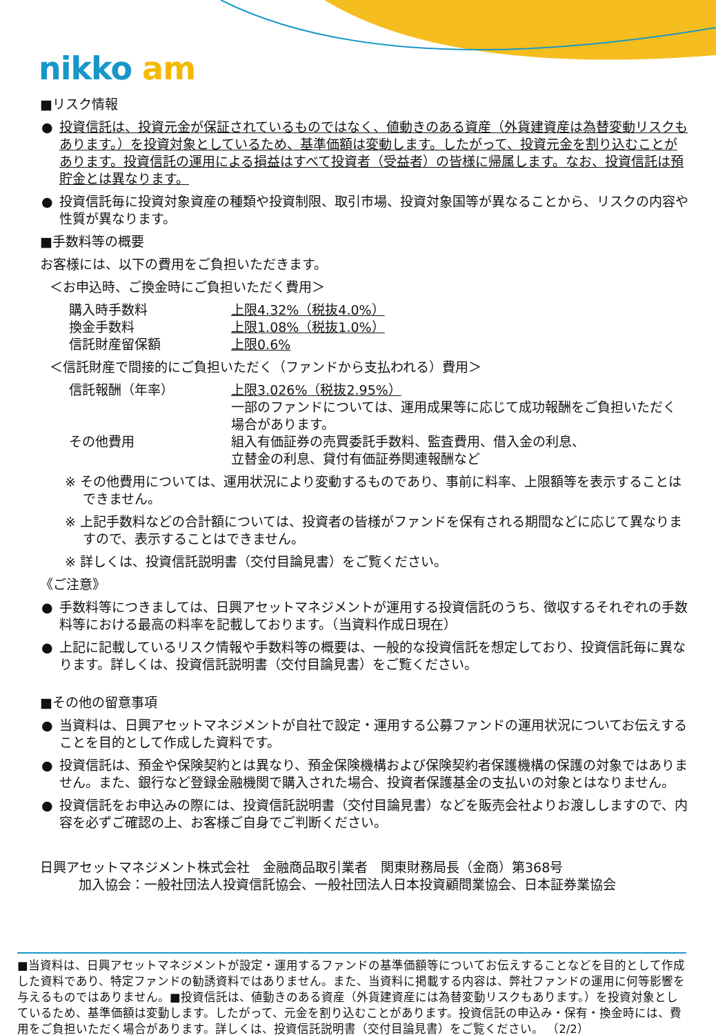nikko am
■リスク情報
● 投資信託は、投資元金が保証されているものではなく、値動きのある資産（外貨建資産は為替変動リスクもあります。）を投資対象としているため、基準価額は変動します。したがって、投資元金を割り込むことがあります。投資信託の運用による損益はすべて投資者（受益者）の皆様に帰属します。なお、投資信託は預貯金とは異なります。
● 投資信託毎に投資対象資産の種類や投資制限、取引市場、投資対象国等が異なることから、リスクの内容や性質が異なります。
■手数料等の概要
お客様には、以下の費用をご負担いただきます。
＜お申込時、ご換金時にご負担いただく費用＞
購入時手数料 上限4.32%（税抜4.0%）
換金手数料 上限1.08%（税抜1.0%）
信託財産留保額 上限0.6%
＜信託財産で間接的にご負担いただく（ファンドから支払われる）費用＞
信託報酬（年率） 上限3.026%（税抜2.95%）
一部のファンドについては、運用成果等に応じて成功報酬をご負担いただく場合があります。
その他費用 組入有価証券の売買委託手数料、監査費用、借入金の利息、
立替金の利息、貸付有価証券関連報酬など
※ その他費用については、運用状況により変動するものであり、事前に料率、上限額等を表示することはできません。
※ 上記手数料などの合計額については、投資者の皆様がファンドを保有される期間などに応じて異なりますので、表示することはできません。
※ 詳しくは、投資信託説明書（交付目論見書）をご覧ください。
《ご注意》
● 手数料等につきましては、日興アセットマネジメントが運用する投資信託のうち、徴収するそれぞれの手数料等における最高の料率を記載しております。（当資料作成日現在）
● 上記に記載しているリスク情報や手数料等の概要は、一般的な投資信託を想定しており、投資信託毎に異なります。詳しくは、投資信託説明書（交付目論見書）をご覧ください。
■その他の留意事項
● 当資料は、日興アセットマネジメントが自社で設定・運用する公募ファンドの運用状況についてお伝えすることを目的として作成した資料です。
● 投資信託は、預金や保険契約とは異なり、預金保険機構および保険契約者保護機構の保護の対象ではありません。また、銀行など登録金融機関で購入された場合、投資者保護基金の支払いの対象とはなりません。
● 投資信託をお申込みの際には、投資信託説明書（交付目論見書）などを販売会社よりお渡ししますので、内容を必ずご確認の上、お客様ご自身でご判断ください。
日興アセットマネジメント株式会社　金融商品取引業者　関東財務局長（金商）第368号
加入協会：一般社団法人投資信託協会、一般社団法人日本投資顧問業協会、日本証券業協会
■当資料は、日興アセットマネジメントが設定・運用するファンドの基準価額等についてお伝えすることなどを目的として作成した資料であり、特定ファンドの勧誘資料ではありません。また、当資料に掲載する内容は、弊社ファンドの運用に何等影響を与えるものではありません。■投資信託は、値動きのある資産（外貨建資産には為替変動リスクもあります。）を投資対象としているため、基準価額は変動します。したがって、元金を割り込むことがあります。投資信託の申込み・保有・換金時には、費用をご負担いただく場合があります。詳しくは、投資信託説明書（交付目論見書）をご覧ください。 （2/2）